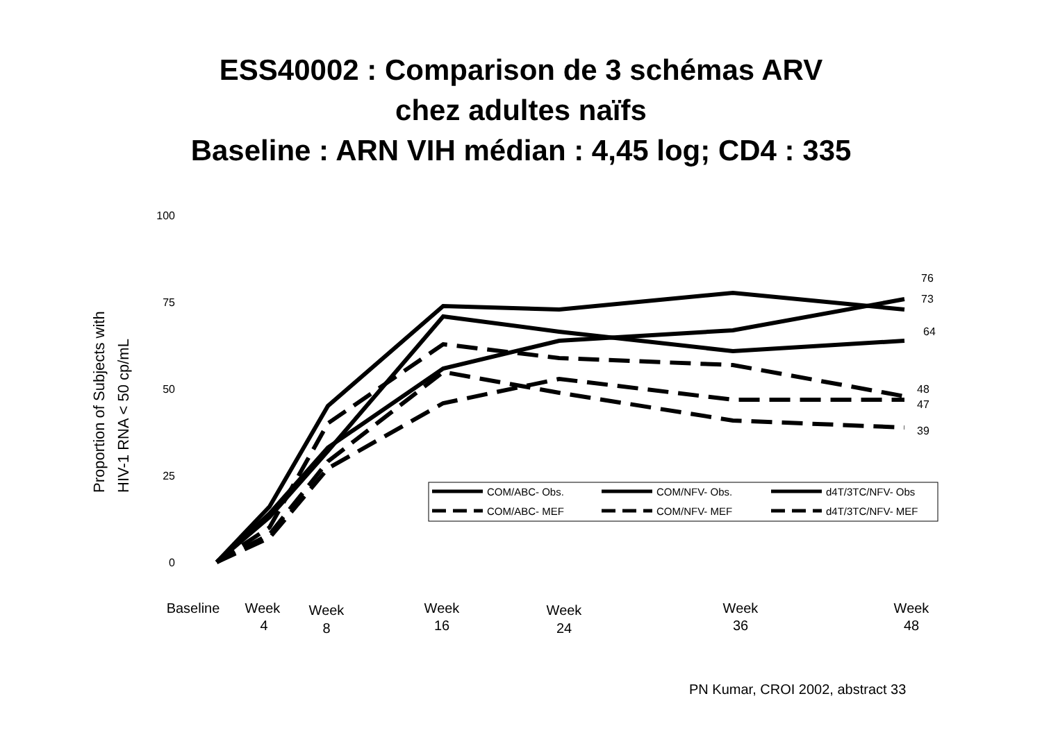ESS40002 : Comparison de 3 schémas ARV
chez adultes naïfs
Baseline : ARN VIH médian : 4,45 log; CD4 : 335
Proportion of Subjects with
HIV-1 RNA < 50 cp/mL
100
75
50
25
0
76
73
64
48
47
39
COM/ABC- Obs.
COM/NFV- Obs.
d4T/3TC/NFV- Obs
COM/ABC- MEF
COM/NFV- MEF
d4T/3TC/NFV- MEF
Baseline
Week
4
Week
8
Week
16
Week
24
Week
36
Week
48
PN Kumar, CROI 2002, abstract 33